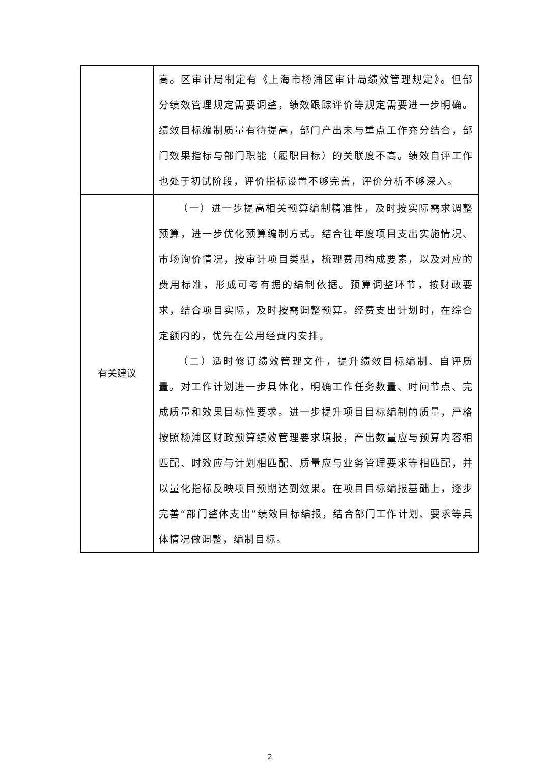| | 高。区审计局制定有《上海市杨浦区审计局绩效管理规定》。但部分绩效管理规定需要调整，绩效跟踪评价等规定需要进一步明确。绩效目标编制质量有待提高，部门产出未与重点工作充分结合，部门效果指标与部门职能（履职目标）的关联度不高。绩效自评工作也处于初试阶段，评价指标设置不够完善，评价分析不够深入。 |
| 有关建议 | （一）进一步提高相关预算编制精准性，及时按实际需求调整预算，进一步优化预算编制方式。结合往年度项目支出实施情况、市场询价情况，按审计项目类型，梳理费用构成要素，以及对应的费用标准，形成可考有据的编制依据。预算调整环节，按财政要求，结合项目实际，及时按需调整预算。经费支出计划时，在综合定额内的，优先在公用经费内安排。 （二）适时修订绩效管理文件，提升绩效目标编制、自评质量。对工作计划进一步具体化，明确工作任务数量、时间节点、完成质量和效果目标性要求。进一步提升项目目标编制的质量，严格按照杨浦区财政预算绩效管理要求填报，产出数量应与预算内容相匹配、时效应与计划相匹配、质量应与业务管理要求等相匹配，并以量化指标反映项目预期达到效果。在项目目标编报基础上，逐步完善“部门整体支出”绩效目标编报，结合部门工作计划、要求等具体情况做调整，编制目标。 |
2